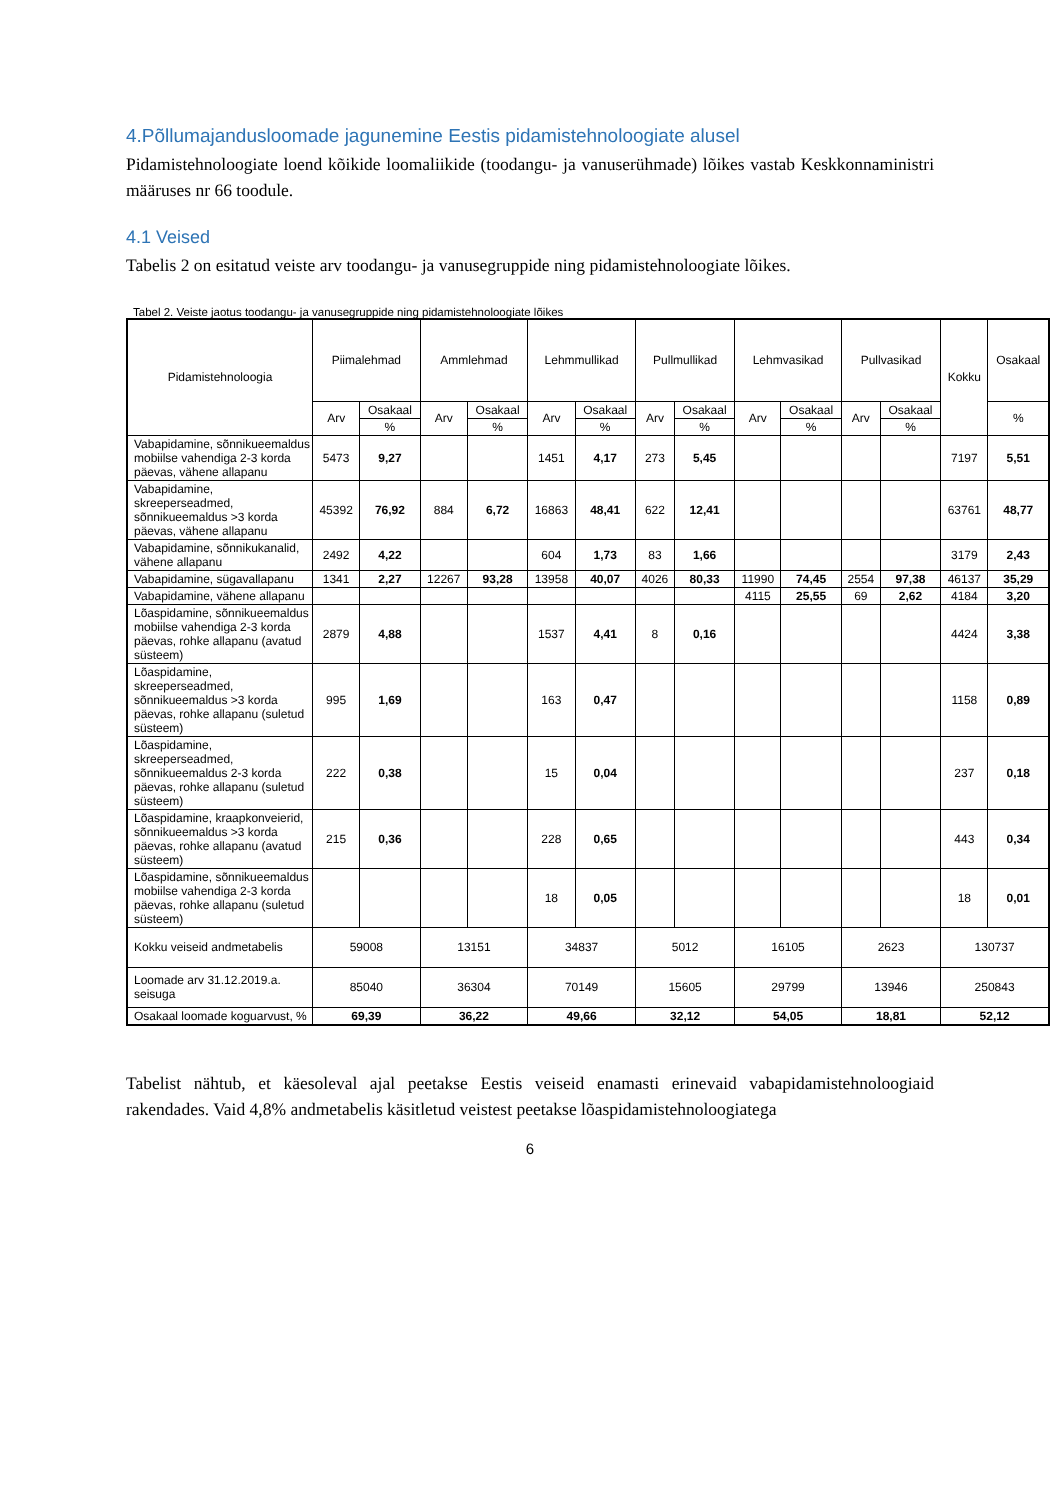4.Põllumajandusloomade jagunemine Eestis pidamistehnoloogiate alusel
Pidamistehnoloogiate loend kõikide loomaliikide (toodangu- ja vanuserühmade) lõikes vastab Keskkonnaministri määruses nr 66 toodule.
4.1 Veised
Tabelis 2 on esitatud veiste arv toodangu- ja vanusegruppide ning pidamistehnoloogiate lõikes.
Tabel 2. Veiste jaotus toodangu- ja vanusegruppide ning pidamistehnoloogiate lõikes
| Pidamistehnoloogia | Piimalehmad | | Ammlehmad | | Lehmmullikad | | Pullmullikad | | Lehmvasikad | | Pullvasikad | | Kokku | Osakaal |
| --- | --- | --- | --- | --- | --- | --- | --- | --- | --- | --- | --- | --- | --- | --- |
| | Arv | Osakaal | Arv | Osakaal | Arv | Osakaal | Arv | Osakaal | Arv | Osakaal | Arv | Osakaal | | % |
| | | % | | % | | % | | % | | % | | % | | |
| Vabapidamine, sõnnikueemaldus mobiilse vahendiga 2-3 korda päevas, vähene allapanu | 5473 | 9,27 | | | 1451 | 4,17 | 273 | 5,45 | | | | | 7197 | 5,51 |
| Vabapidamine, skreeperseadmed, sõnnikueemaldus >3 korda päevas, vähene allapanu | 45392 | 76,92 | 884 | 6,72 | 16863 | 48,41 | 622 | 12,41 | | | | | 63761 | 48,77 |
| Vabapidamine, sõnnikukanalid, vähene allapanu | 2492 | 4,22 | | | 604 | 1,73 | 83 | 1,66 | | | | | 3179 | 2,43 |
| Vabapidamine, sügavallapanu | 1341 | 2,27 | 12267 | 93,28 | 13958 | 40,07 | 4026 | 80,33 | 11990 | 74,45 | 2554 | 97,38 | 46137 | 35,29 |
| Vabapidamine, vähene allapanu | | | | | | | | | 4115 | 25,55 | 69 | 2,62 | 4184 | 3,20 |
| Lõaspidamine, sõnnikueemaldus mobiilse vahendiga 2-3 korda päevas, rohke allapanu (avatud süsteem) | 2879 | 4,88 | | | 1537 | 4,41 | 8 | 0,16 | | | | | 4424 | 3,38 |
| Lõaspidamine, skreeperseadmed, sõnnikueemaldus >3 korda päevas, rohke allapanu (suletud süsteem) | 995 | 1,69 | | | 163 | 0,47 | | | | | | | 1158 | 0,89 |
| Lõaspidamine, skreeperseadmed, sõnnikueemaldus 2-3 korda päevas, rohke allapanu (suletud süsteem) | 222 | 0,38 | | | 15 | 0,04 | | | | | | | 237 | 0,18 |
| Lõaspidamine, kraapkonveierid, sõnnikueemaldus >3 korda päevas, rohke allapanu (avatud süsteem) | 215 | 0,36 | | | 228 | 0,65 | | | | | | | 443 | 0,34 |
| Lõaspidamine, sõnnikueemaldus mobiilse vahendiga 2-3 korda päevas, rohke allapanu (suletud süsteem) | | | | | 18 | 0,05 | | | | | | | 18 | 0,01 |
| Kokku veiseid andmetabelis | 59008 | | 13151 | | 34837 | | 5012 | | 16105 | | 2623 | | 130737 | |
| Loomade arv 31.12.2019.a. seisuga | 85040 | | 36304 | | 70149 | | 15605 | | 29799 | | 13946 | | 250843 | |
| Osakaal loomade koguarvust, % | 69,39 | | 36,22 | | 49,66 | | 32,12 | | 54,05 | | 18,81 | | 52,12 | |
Tabelist nähtub, et käesoleval ajal peetakse Eestis veiseid enamasti erinevaid vabapidamistehnoloogiaid rakendades. Vaid 4,8% andmetabelis käsitletud veistest peetakse lõaspidamistehnoloogiatega
6